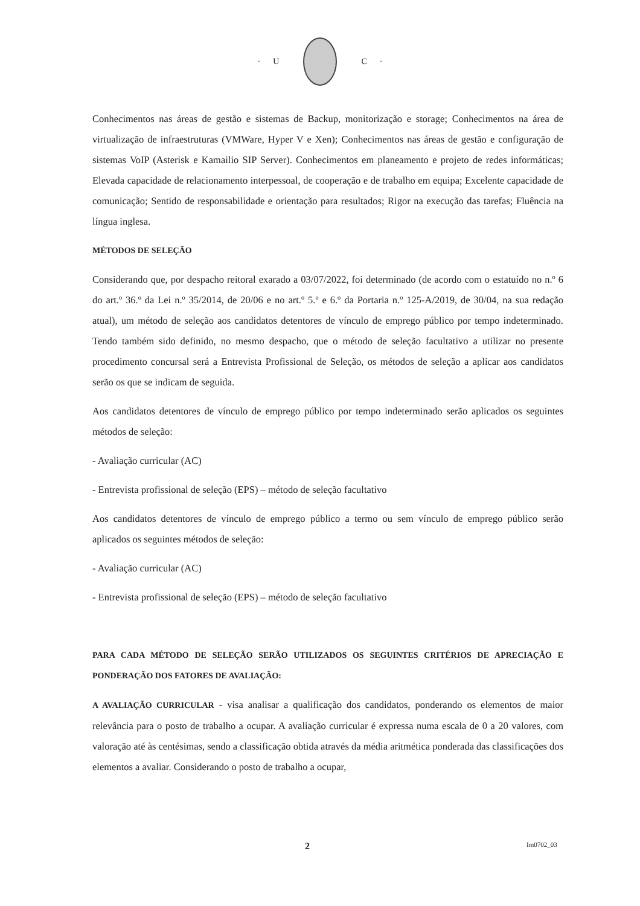· U C ·
Conhecimentos nas áreas de gestão e sistemas de Backup, monitorização e storage; Conhecimentos na área de virtualização de infraestruturas (VMWare, Hyper V e Xen); Conhecimentos nas áreas de gestão e configuração de sistemas VoIP (Asterisk e Kamailio SIP Server). Conhecimentos em planeamento e projeto de redes informáticas; Elevada capacidade de relacionamento interpessoal, de cooperação e de trabalho em equipa; Excelente capacidade de comunicação; Sentido de responsabilidade e orientação para resultados; Rigor na execução das tarefas; Fluência na língua inglesa.
MÉTODOS DE SELEÇÃO
Considerando que, por despacho reitoral exarado a 03/07/2022, foi determinado (de acordo com o estatuído no n.º 6 do art.º 36.º da Lei n.º 35/2014, de 20/06 e no art.º 5.º e 6.º da Portaria n.º 125-A/2019, de 30/04, na sua redação atual), um método de seleção aos candidatos detentores de vínculo de emprego público por tempo indeterminado. Tendo também sido definido, no mesmo despacho, que o método de seleção facultativo a utilizar no presente procedimento concursal será a Entrevista Profissional de Seleção, os métodos de seleção a aplicar aos candidatos serão os que se indicam de seguida.
Aos candidatos detentores de vínculo de emprego público por tempo indeterminado serão aplicados os seguintes métodos de seleção:
- Avaliação curricular (AC)
- Entrevista profissional de seleção (EPS) – método de seleção facultativo
Aos candidatos detentores de vínculo de emprego público a termo ou sem vínculo de emprego público serão aplicados os seguintes métodos de seleção:
- Avaliação curricular (AC)
- Entrevista profissional de seleção (EPS) – método de seleção facultativo
PARA CADA MÉTODO DE SELEÇÃO SERÃO UTILIZADOS OS SEGUINTES CRITÉRIOS DE APRECIAÇÃO E PONDERAÇÃO DOS FATORES DE AVALIAÇÃO:
A AVALIAÇÃO CURRICULAR - visa analisar a qualificação dos candidatos, ponderando os elementos de maior relevância para o posto de trabalho a ocupar. A avaliação curricular é expressa numa escala de 0 a 20 valores, com valoração até às centésimas, sendo a classificação obtida através da média aritmética ponderada das classificações dos elementos a avaliar. Considerando o posto de trabalho a ocupar,
2 Im0702_03